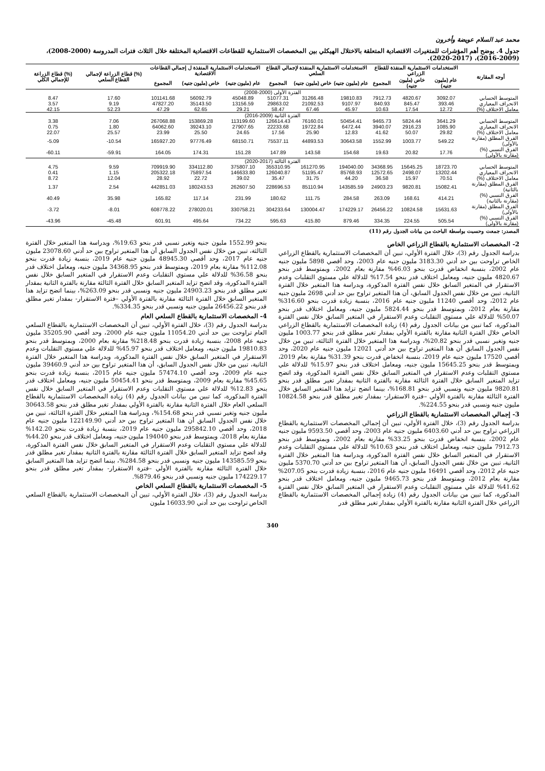محمد عبد السلام عويضة وأخرون
جدول 4. يوضح أهم المؤشرات للمتغيرات الاقتصادية المتعلقة بالاختلال الهيكلي بين المخصصات الاستثمارية للقطاعات الاقتصادية المختلفة خلال الثلاث فترات المدروسة (2000-2008)، (2009-2016)، (2017-2020).
| أوجه المقارنة | الاستخدامات الاستثمارية المنفذة للقطاع الزراعي | | | الاستخدامات الاستثمارية المنفذة لإجمالي القطاع السلعي | | | الاستخدامات الاستثمارية المنفذة ل إجمالي القطاعات الاقتصادية | | | (%) قطاع الزراعة لإجمالي القطاع السلعي | (%) قطاع الزراعة للإجمالي الكلي |
| --- | --- | --- | --- | --- | --- | --- | --- | --- | --- | --- | --- |
| | عام (مليون جنيه) | خاص (مليون جنيه) | المجموع | عام (مليون جنيه) | خاص (مليون جنيه) | المجموع | عام (مليون جنيه) | خاص (مليون جنيه) | المجموع | | |
| الفترة الأولى (2000-2008) | | | | | | | | | | | |
| المتوسط الحسابي | 3092.07 | 4820.67 | 7912.73 | 19810.83 | 31266.48 | 51077.31 | 45048.89 | 56092.79 | 101141.68 | 17.60 | 8.47 |
| الانحراف المعياري | 393.46 | 845.47 | 840.93 | 9107.97 | 21092.53 | 29863.02 | 13156.59 | 35143.50 | 47827.20 | 9.19 | 3.57 |
| معامل الاختلاف (%) | 12.72 | 17.54 | 10.63 | 45.97 | 67.46 | 58.47 | 29.21 | 62.65 | 47.29 | 52.23 | 42.15 |
| الفترة الثانية (2009-2016) | | | | | | | | | | | |
| المتوسط الحسابي | 3641.29 | 5824.44 | 9465.73 | 50454.41 | 76160.01 | 126614.43 | 113199.60 | 153869.28 | 267068.88 | 7.06 | 3.38 |
| الانحراف المعياري | 1085.90 | 2916.23 | 3940.07 | 6472.44 | 19722.84 | 22233.68 | 27907.65 | 39243.10 | 64062.60 | 1.80 | 0.75 |
| معامل الاختلاف (%) | 29.82 | 50.07 | 41.62 | 12.83 | 25.90 | 17.56 | 24.65 | 25.50 | 23.99 | 25.57 | 22.07 |
| الفرق المطلق (مقارنة بالأولى) | 549.22 | 1003.77 | 1552.99 | 30643.58 | 44893.53 | 75537.11 | 68150.71 | 97776.49 | 165927.20 | -10.54 | -5.09 |
| الفرق النسبي (%) (مقارنة بالأولى) | 17.76 | 20.82 | 19.63 | 154.68 | 143.58 | 147.89 | 151.28 | 174.31 | 164.05 | -59.91 | -60.11 |
| الفترة الثالثة (2017-2020) | | | | | | | | | | | |
| المتوسط الحسابي | 18723.70 | 15645.25 | 34368.95 | 194040.00 | 161270.95 | 355310.95 | 375807.10 | 334112.80 | 709919.90 | 9.59 | 4.75 |
| الانحراف المعياري | 13202.44 | 2498.07 | 12572.65 | 85768.93 | 51195.47 | 126040.87 | 146633.80 | 75897.54 | 205322.18 | 1.15 | 0.41 |
| معامل الاختلاف (%) | 70.51 | 15.97 | 36.58 | 44.20 | 31.75 | 35.47 | 39.02 | 22.72 | 28.92 | 12.04 | 8.72 |
| الفرق المطلق (مقارنة بالثانية) | 15082.41 | 9820.81 | 24903.23 | 143585.59 | 85110.94 | 228696.53 | 262607.50 | 180243.53 | 442851.03 | 2.54 | 1.37 |
| الفرق النسبي (%) (مقارنة بالثانية) | 414.21 | 168.61 | 263.09 | 284.58 | 111.75 | 180.62 | 231.99 | 117.14 | 165.82 | 35.98 | 40.49 |
| الفرق المطلق (مقارنة بالأولى) | 15631.63 | 10824.58 | 26456.22 | 174229.17 | 130004.47 | 304233.64 | 330758.21 | 278020.01 | 608778.22 | -8.01 | -3.72 |
| الفرق النسبي (%) (مقارنة بالأولى) | 505.54 | 224.55 | 334.35 | 879.46 | 415.80 | 595.63 | 734.22 | 495.64 | 601.91 | -45.48 | -43.96 |
المصدر: جمعت وحسبت بواسطة الباحث من بيانات الجدول رقم (11)
2- المخصصات الاستثمارية بالقطاع الزراعي الخاص
بدراسة الجدول رقم (3)، خلال الفترة الأولي، تبين أن المخصصات الاستثمارية بالقطاع الزراعي الخاص تراوحت بين حد أدني 3183.30 مليون جنيه عام 2003، وحد أقصي 5898 مليون جنيه عام 2002، بنسبة انخفاض قدرت بنحو 46.03% مقارنة بعام 2002، وبمتوسط قدر بنحو 4820.67 مليون جنيه، ومعامل اختلاف قدر بنحو 17.54% للدلالة علي مستوي التقلبات وعدم الاستقرار في المتغير السابق خلال نفس الفترة المذكورة، وبدراسة هذا المتغير خلال الفترة الثانية، تبين من خلال نفس الجدول السابق، أن هذا المتغير تراوح بين حد أدني 2698 مليون جنيه عام 2012، وحد أقصي 11240 مليون جنيه عام 2016، بنسبة زيادة قدرت بنحو 316.60% مقارنة بعام 2012، وبمتوسط قدر بنحو 5824.44 مليون جنيه، ومعامل اختلاف قدر بنحو 50.07% للدلالة علي مستوي التقلبات وعدم الاستقرار في المتغير السابق خلال نفس الفترة المذكورة، كما تبين من بيانات الجدول رقم (4) زيادة المخصصات الاستثمارية بالقطاع الزراعي الخاص خلال الفترة الثانية مقارنة بالفترة الأولي بمقدار تغير مطلق قدر بنحو 1003.77 مليون جنيه وتغير نسبي قدر بنحو 20.82%، وبدراسة هذا المتغير خلال الفترة الثالثة، تبين من خلال نفس الجدول السابق أن هذا المتغير تراوح بين حد أدني 12021 مليون جنيه عام 2020، وحد أقصي 17520 مليون جنيه عام 2019، بنسبة انخفاض قدرت بنحو 31.39% مقارنة بعام 2019، وبمتوسط قدر بنحو 15645.25 مليون جنيه، ومعامل اختلاف قدر بنحو 15.97% للدلالة علي مستوي التقلبات وعدم الاستقرار في المتغير السابق خلال نفس الفترة المذكورة، وقد اتضح تزايد المتغير السابق خلال الفترة الثالثة مقارنة بالفترة الثانية بمقدار تغير مطلق قدر بنحو 9820.81 مليون جنيه ونسبي قدر بنحو 168.81%، بينما اتضح تزايد هذا المتغير السابق خلال الفترة الثالثة مقارنة بالفترة الأولي –فترة الاستقرار- بمقدار تغير مطلق قدر بنحو 10824.58 مليون جنيه ونسبي قدر بنحو 224.55%.
3- إجمالي المخصصات الاستثمارية بالقطاع الزراعي
بدراسة الجدول رقم (3)، خلال الفترة الأولي، تبين أن إجمالي المخصصات الاستثمارية بالقطاع الزراعي تراوح بين حد أدني 6403.60 مليون جنيه عام 2003، وحد أقصي 9593.50 مليون جنيه عام 2002، بنسبة انخفاض قدرت بنحو 33.25% مقارنة بعام 2002، وبمتوسط قدر بنحو 7912.73 مليون جنيه، ومعامل اختلاف قدر بنحو 10.63% للدلالة علي مستوي التقلبات وعدم الاستقرار في المتغير السابق خلال نفس الفترة المذكورة، وبدراسة هذا المتغير خلال الفترة الثانية، تبين من خلال نفس الجدول السابق، أن هذا المتغير تراوح بين حد أدني 5370.70 مليون جنيه عام 2012، وحد أقصي 16491 مليون جنيه عام 2016، بنسبة زيادة قدرت بنحو 207.05% مقارنة بعام 2012، وبمتوسط قدر بنحو 9465.73 مليون جنيه، ومعامل اختلاف قدر بنحو 41.62% للدلالة علي مستوي التقلبات وعدم الاستقرار في المتغير السابق خلال نفس الفترة المذكورة، كما تبين من بيانات الجدول رقم (4) زيادة إجمالي المخصصات الاستثمارية بالقطاع الزراعي خلال الفترة الثانية مقارنة بالفترة الأولي بمقدار تغير مطلق قدر
بنحو 1552.99 مليون جنيه وتغير نسبي قدر بنحو 19.63%، وبدراسة هذا المتغير خلال الفترة الثالثة، تبين من خلال نفس الجدول السابق أن هذا المتغير تراوح بين حد أدني 23078.60 مليون جنيه عام 2017، وحد أقصي 48945.30 مليون جنيه عام 2019، بنسبة زيادة قدرت بنحو 112.08% مقارنة بعام 2019، وبمتوسط قدر بنحو 34368.95 مليون جنيه، ومعامل اختلاف قدر بنحو 36.58% للدلالة علي مستوي التقلبات وعدم الاستقرار في المتغير السابق خلال نفس الفترة المذكورة، وقد اتضح تزايد المتغير السابق خلال الفترة الثالثة مقارنة بالفترة الثانية بمقدار تغير مطلق قدر بنحو 24903.23 مليون جنيه ونسبي قدر بنحو 263.09%، بينما اتضح تزايد هذا المتغير السابق خلال الفترة الثالثة مقارنة بالفترة الأولي –فترة الاستقرار- بمقدار تغير مطلق قدر بنحو 26456.22 مليون جنيه ونسبي قدر بنحو 334.35%.
4- المخصصات الاستثمارية بالقطاع السلعي العام
بدراسة الجدول رقم (3)، خلال الفترة الأولي، تبين أن المخصصات الاستثمارية بالقطاع السلعي العام تراوحت بين حد أدني 11054.20 مليون جنيه عام 2000، وحد أقصي 35205.90 مليون جنيه عام 2008، بنسبة زيادة قدرت بنحو 218.48% مقارنة بعام 2000، وبمتوسط قدر بنحو 19810.83 مليون جنيه، ومعامل اختلاف قدر بنحو 45.97% للدلالة علي مستوي التقلبات وعدم الاستقرار في المتغير السابق خلال نفس الفترة المذكورة، وبدراسة هذا المتغير خلال الفترة الثانية، تبين من خلال نفس الجدول السابق، أن هذا المتغير تراوح بين حد أدني 39460.9 مليون جنيه عام 2009، وحد أقصي 57474.10 مليون جنيه عام 2015، بنسبة زيادة قدرت بنحو 45.65% مقارنة بعام 2009، وبمتوسط قدر بنحو 50454.41 مليون جنيه، ومعامل اختلاف قدر بنحو 12.83% للدلالة علي مستوي التقلبات وعدم الاستقرار في المتغير السابق خلال نفس الفترة المذكورة، كما تبين من بيانات الجدول رقم (4) زيادة المخصصات الاستثمارية بالقطاع السلعي العام خلال الفترة الثانية مقارنة بالفترة الأولي بمقدار تغير مطلق قدر بنحو 30643.58 مليون جنيه وتغير نسبي قدر بنحو 154.68%، وبدراسة هذا المتغير خلال الفترة الثالثة، تبين من خلال نفس الجدول السابق أن هذا المتغير تراوح بين حد أدني 122149.90 مليون جنيه عام 2018، وحد أقصي 295842.10 مليون جنيه عام 2019، بنسبة زيادة قدرت بنحو 142.20% مقارنة بعام 2018، وبمتوسط قدر بنحو 194040 مليون جنيه، ومعامل اختلاف قدر بنحو 44.20% للدلالة علي مستوي التقلبات وعدم الاستقرار في المتغير السابق خلال نفس الفترة المذكورة، وقد اتضح تزايد المتغير السابق خلال الفترة الثالثة مقارنة بالفترة الثانية بمقدار تغير مطلق قدر بنحو 143585.59 مليون جنيه ونسبي قدر بنحو 284.58%، بينما اتضح تزايد هذا المتغير السابق خلال الفترة الثالثة مقارنة بالفترة الأولي –فترة الاستقرار- بمقدار تغير مطلق قدر بنحو 174229.17 مليون جنيه ونسبي قدر بنحو 879.46%.
5- المخصصات الاستثمارية بالقطاع السلعي الخاص
بدراسة الجدول رقم (3)، خلال الفترة الأولي، تبين أن المخصصات الاستثمارية بالقطاع السلعي الخاص تراوحت بين حد أدني 16033.90 مليون
340